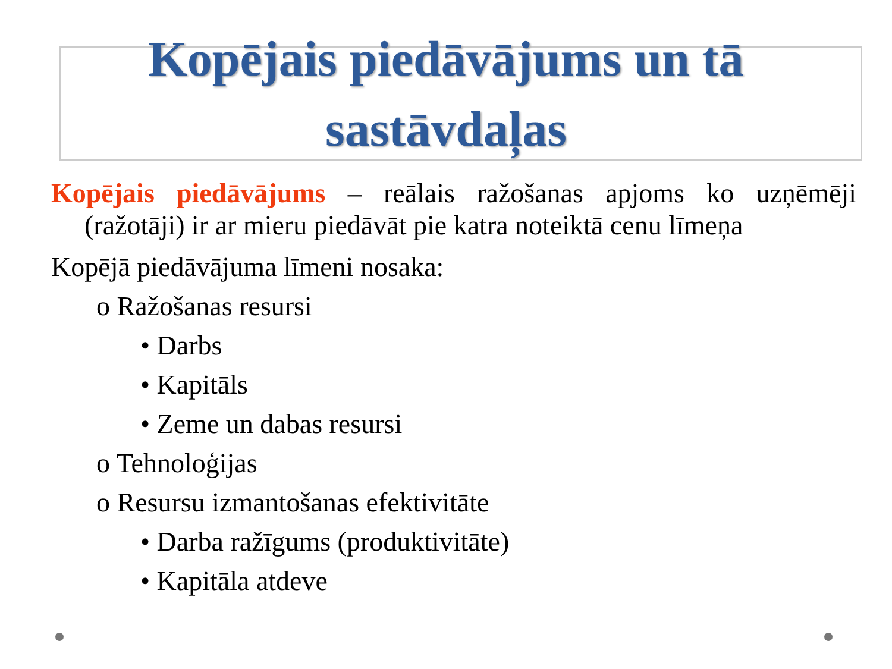Kopējais piedāvājums un tā
sastāvdaļas
Kopējais piedāvājums – reālais ražošanas apjoms ko uzņēmēji (ražotāji) ir ar mieru piedāvāt pie katra noteiktā cenu līmeņa
Kopējā piedāvājuma līmeni nosaka:
o Ražošanas resursi
• Darbs
• Kapitāls
• Zeme un dabas resursi
o Tehnoloģijas
o Resursu izmantošanas efektivitāte
• Darba ražīgums (produktivitāte)
• Kapitāla atdeve